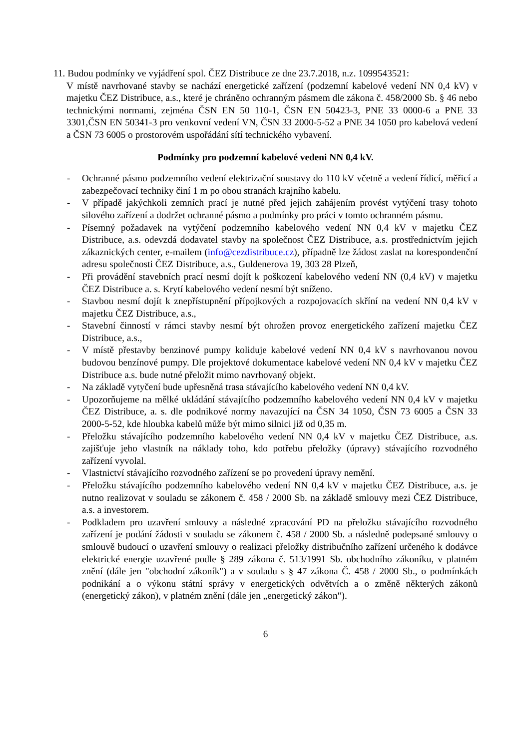11. Budou podmínky ve vyjádření spol. ČEZ Distribuce ze dne 23.7.2018, n.z. 1099543521:
V místě navrhované stavby se nachází energetické zařízení (podzemní kabelové vedení NN 0,4 kV) v majetku ČEZ Distribuce, a.s., které je chráněno ochranným pásmem dle zákona č. 458/2000 Sb. § 46 nebo technickými normami, zejména ČSN EN 50 110-1, ČSN EN 50423-3, PNE 33 0000-6 a PNE 33 3301,ČSN EN 50341-3 pro venkovní vedení VN, ČSN 33 2000-5-52 a PNE 34 1050 pro kabelová vedení a ČSN 73 6005 o prostorovém uspořádání sítí technického vybavení.
Podmínky pro podzemní kabelové vedeni NN 0,4 kV.
- Ochranné pásmo podzemního vedení elektrizační soustavy do 110 kV včetně a vedení řídicí, měřicí a zabezpečovací techniky činí 1 m po obou stranách krajního kabelu.
- V případě jakýchkoli zemních prací je nutné před jejich zahájením provést vytýčení trasy tohoto silového zařízení a dodržet ochranné pásmo a podmínky pro práci v tomto ochranném pásmu.
- Písemný požadavek na vytýčení podzemního kabelového vedení NN 0,4 kV v majetku ČEZ Distribuce, a.s. odevzdá dodavatel stavby na společnost ČEZ Distribuce, a.s. prostřednictvím jejich zákaznických center, e-mailem (info@cezdistribuce.cz), případně lze žádost zaslat na korespondenční adresu společnosti ČEZ Distribuce, a.s., Guldenerova 19, 303 28 Plzeň,
- Při provádění stavebních prací nesmí dojít k poškození kabelového vedení NN (0,4 kV) v majetku ČEZ Distribuce a. s. Krytí kabelového vedení nesmí být sníženo.
- Stavbou nesmí dojít k znepřístupnění přípojkových a rozpojovacích skříní na vedení NN 0,4 kV v majetku ČEZ Distribuce, a.s.,
- Stavební činností v rámci stavby nesmí být ohrožen provoz energetického zařízení majetku ČEZ Distribuce, a.s.,
- V místě přestavby benzinové pumpy koliduje kabelové vedení NN 0,4 kV s navrhovanou novou budovou benzínové pumpy. Dle projektové dokumentace kabelové vedení NN 0,4 kV v majetku ČEZ Distribuce a.s. bude nutné přeložit mimo navrhovaný objekt.
- Na základě vytyčení bude upřesněná trasa stávajícího kabelového vedení NN 0,4 kV.
- Upozorňujeme na mělké ukládání stávajícího podzemního kabelového vedení NN 0,4 kV v majetku ČEZ Distribuce, a. s. dle podnikové normy navazující na ČSN 34 1050, ČSN 73 6005 a ČSN 33 2000-5-52, kde hloubka kabelů může být mimo silnici již od 0,35 m.
- Přeložku stávajícího podzemního kabelového vedení NN 0,4 kV v majetku ČEZ Distribuce, a.s. zajišťuje jeho vlastník na náklady toho, kdo potřebu přeložky (úpravy) stávajícího rozvodného zařízení vyvolal.
- Vlastnictví stávajícího rozvodného zařízení se po provedení úpravy nemění.
- Přeložku stávajícího podzemního kabelového vedení NN 0,4 kV v majetku ČEZ Distribuce, a.s. je nutno realizovat v souladu se zákonem č. 458 / 2000 Sb. na základě smlouvy mezi ČEZ Distribuce, a.s. a investorem.
- Podkladem pro uzavření smlouvy a následné zpracování PD na přeložku stávajícího rozvodného zařízení je podání žádosti v souladu se zákonem č. 458 / 2000 Sb. a následně podepsané smlouvy o smlouvě budoucí o uzavření smlouvy o realizaci přeložky distribučního zařízení určeného k dodávce elektrické energie uzavřené podle § 289 zákona č. 513/1991 Sb. obchodního zákoníku, v platném znění (dále jen "obchodní zákoník") a v souladu s § 47 zákona Č. 458 / 2000 Sb., o podmínkách podnikání a o výkonu státní správy v energetických odvětvích a o změně některých zákonů (energetický zákon), v platném znění (dále jen „energetický zákon").
6